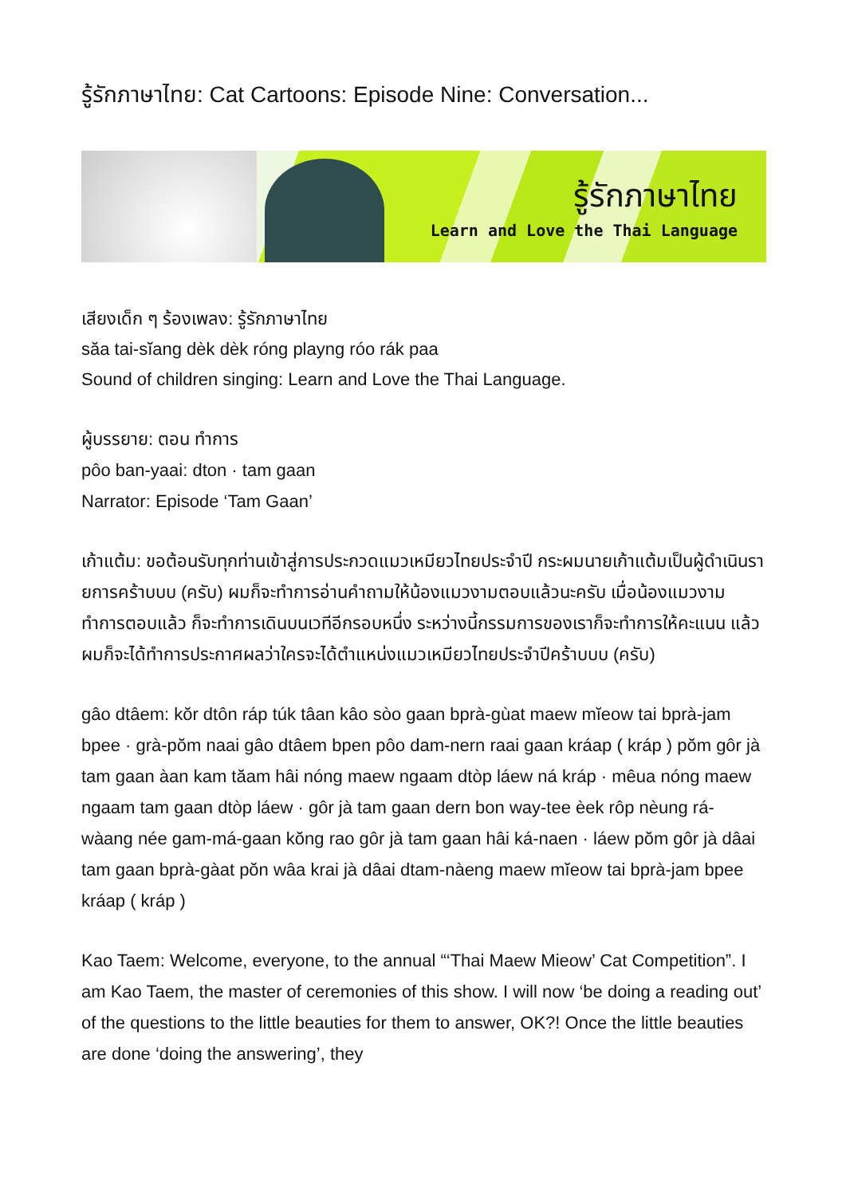รู้รักภาษาไทย: Cat Cartoons: Episode Nine: Conversation...
รู้รักภาษาไทย
Learn and Love the Thai Language
เสียงเด็ก ๆ ร้องเพลง: รู้รักภาษาไทย
săa tai-sĭang dèk dèk róng playng róo rák paa
Sound of children singing: Learn and Love the Thai Language.
ผู้บรรยาย: ตอน ทำการ
pôo ban-yaai: dton · tam gaan
Narrator: Episode ‘Tam Gaan’
เก้าแต้ม: ขอต้อนรับทุกท่านเข้าสู่การประกวดแมวเหมียวไทยประจำปี กระผมนายเก้าแต้มเป็นผู้ดำเนินรายการคร้าบบบ (ครับ) ผมก็จะทำการอ่านคำถามให้น้องแมวงามตอบแล้วนะครับ เมื่อน้องแมวงามทำการตอบแล้ว ก็จะทำการเดินบนเวทีอีกรอบหนึ่ง ระหว่างนี้กรรมการของเราก็จะทำการให้คะแนน แล้วผมก็จะได้ทำการประกาศผลว่าใครจะได้ตำแหน่งแมวเหมียวไทยประจำปีคร้าบบบ (ครับ)
gâo dtâem: kŏr dtôn ráp túk tâan kâo sòo gaan bprà-gùat maew mĭeow tai bprà-jam bpee · grà-pŏm naai gâo dtâem bpen pôo dam-nern raai gaan kráap ( kráp ) pŏm gôr jà tam gaan àan kam tăam hâi nóng maew ngaam dtòp láew ná kráp · mêua nóng maew ngaam tam gaan dtòp láew · gôr jà tam gaan dern bon way-tee èek rôp nèung rá-wàang née gam-má-gaan kŏng rao gôr jà tam gaan hâi ká-naen · láew pŏm gôr jà dâai tam gaan bprà-gàat pŏn wâa krai jà dâai dtam-nàeng maew mĭeow tai bprà-jam bpee kráap ( kráp )
Kao Taem: Welcome, everyone, to the annual “‘Thai Maew Mieow’ Cat Competition”. I am Kao Taem, the master of ceremonies of this show. I will now ‘be doing a reading out’ of the questions to the little beauties for them to answer, OK?! Once the little beauties are done ‘doing the answering’, they